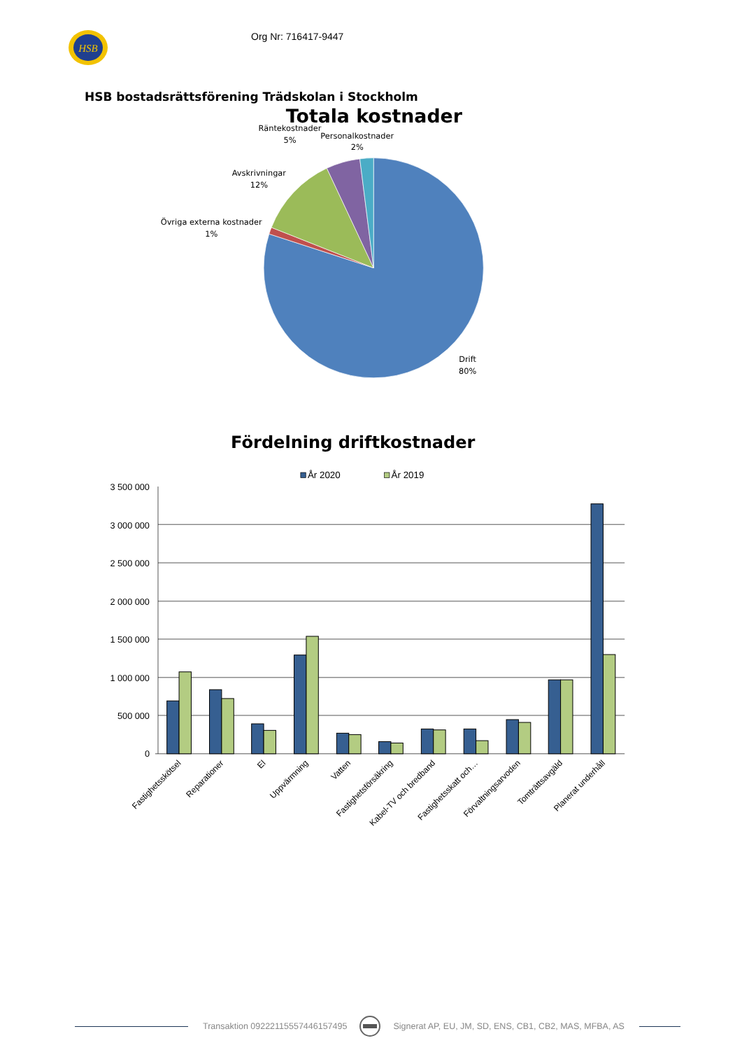HSB
Org Nr: 716417-9447
HSB bostadsrättsförening Trädskolan i Stockholm
Totala kostnader
Räntekostnader
5%
Personalkostnader
2%
Avskrivningar
12%
Övriga externa kostnader
1%
Drift
80%
Fördelning driftkostnader
År 2020
År 2019
3 500 000
3 000 000
2 500 000
2 000 000
1 500 000
1 000 000
500 000
0
Fastighetsskötsel
Reparationer
El
Uppvärmning
Vatten
Fastighetsförsäkring
Kabel-TV och bredband
Fastighetsskatt och…
Förvaltningsarvoden
Tomträttsavgäld
Planerat underhåll
Transaktion 09222115557446157495 Signerat AP, EU, JM, SD, ENS, CB1, CB2, MAS, MFBA, AS